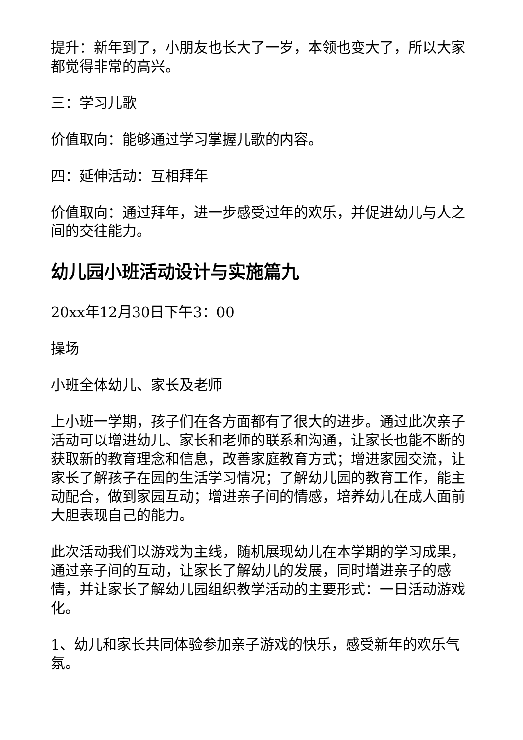提升：新年到了，小朋友也长大了一岁，本领也变大了，所以大家都觉得非常的高兴。
三：学习儿歌
价值取向：能够通过学习掌握儿歌的内容。
四：延伸活动：互相拜年
价值取向：通过拜年，进一步感受过年的欢乐，并促进幼儿与人之间的交往能力。
幼儿园小班活动设计与实施篇九
20xx年12月30日下午3：00
操场
小班全体幼儿、家长及老师
上小班一学期，孩子们在各方面都有了很大的进步。通过此次亲子活动可以增进幼儿、家长和老师的联系和沟通，让家长也能不断的获取新的教育理念和信息，改善家庭教育方式；增进家园交流，让家长了解孩子在园的生活学习情况；了解幼儿园的教育工作，能主动配合，做到家园互动；增进亲子间的情感，培养幼儿在成人面前大胆表现自己的能力。
此次活动我们以游戏为主线，随机展现幼儿在本学期的学习成果，通过亲子间的互动，让家长了解幼儿的发展，同时增进亲子的感情，并让家长了解幼儿园组织教学活动的主要形式：一日活动游戏化。
1、幼儿和家长共同体验参加亲子游戏的快乐，感受新年的欢乐气氛。